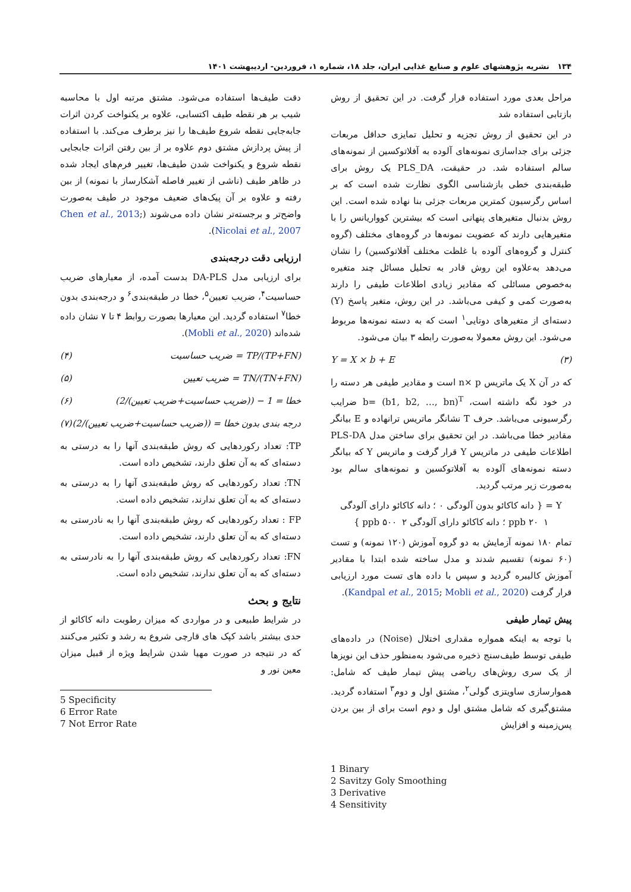۱۳۴ نشریه پژوهشهای علوم و صنایع غذایی ایران، جلد ۱۸، شماره ۱، فروردین- اردیبهشت ۱۴۰۱
مراحل بعدی مورد استفاده قرار گرفت. در این تحقیق از روش بازتابی استفاده شد
در این تحقیق از روش تجزیه و تحلیل تمایزی حداقل مربعات جزئی برای جداسازی نمونه‌های آلوده به آفلاتوکسین از نمونه‌های سالم استفاده شد. در حقیقت، PLS_DA یک روش برای طبقه‌بندی خطی بازشناسی الگوی نظارت شده است که بر اساس رگرسیون کمترین مربعات جزئی بنا نهاده شده است. این روش بدنبال متغیرهای پنهانی است که بیشترین کوواریانس را با متغیرهایی دارند که عضویت نمونه‌ها در گروه‌های مختلف (گروه کنترل و گروه‌های آلوده با غلظت مختلف آفلاتوکسین) را نشان می‌دهد به‌علاوه این روش قادر به تحلیل مسائل چند متغیره به‌خصوص مسائلی که مقادیر زیادی اطلاعات طیفی را دارند به‌صورت کمی و کیفی می‌باشد. در این روش، متغیر پاسخ (Y) دسته‌ای از متغیرهای دوتایی<sup>۱</sup> است که به دسته نمونه‌ها مربوط می‌شود. این روش معمولا به‌صورت رابطه ۳ بیان می‌شود.
Y = X × b + E (۳)
که در آن X یک ماتریس n× p است و مقادیر طیفی هر دسته را در خود نگه داشته است، b= (b1, b2, …, bn)<sup>T</sup> ضرایب رگرسیونی می‌باشد. حرف T نشانگر ماتریس ترانهاده و E بیانگر مقادیر خطا می‌باشد. در این تحقیق برای ساختن مدل PLS-DA اطلاعات طیفی در ماتریس Y قرار گرفت و ماتریس Y که بیانگر دسته نمونه‌های آلوده به آفلاتوکسین و نمونه‌های سالم بود به‌صورت زیر مرتب گردید.
Y = { دانه کاکائو بدون آلودگی ۰ ؛ دانه کاکائو دارای آلودگی ppb ۲۰ ۱ ؛ دانه کاکائو دارای آلودگی ppb ۵۰۰ ۲ }
تمام ۱۸۰ نمونه آزمایش به دو گروه آموزش (۱۲۰ نمونه) و تست (۶۰ نمونه) تقسیم شدند و مدل ساخته شده ابتدا با مقادیر آموزش کالیبره گردید و سپس با داده های تست مورد ارزیابی قرار گرفت (Kandpal et al., 2015; Mobli et al., 2020).
پیش تیمار طیفی
با توجه به اینکه همواره مقداری اختلال (Noise) در داده‌های طیفی توسط طیف‌سنج ذخیره می‌شود به‌منظور حذف این نویزها از یک سری روش‌های ریاضی پیش تیمار طیف که شامل: هموارسازی ساویتزی گولی<sup>۲</sup>، مشتق اول و دوم<sup>۳</sup> استفاده گردید. مشتق‌گیری که شامل مشتق اول و دوم است برای از بین بردن پس‌زمینه و افزایش
1 Binary
2 Savitzy Goly Smoothing
3 Derivative
4 Sensitivity
دقت طیف‌ها استفاده می‌شود. مشتق مرتبه اول با محاسبه شیب بر هر نقطه طیف اکتسابی، علاوه بر یکنواخت کردن اثرات جابه‌جایی نقطه شروع طیف‌ها را نیز برطرف می‌کند. با استفاده از پیش پردازش مشتق دوم علاوه بر از بین رفتن اثرات جابجایی نقطه شروع و یکنواخت شدن طیف‌ها، تغییر فرم‌های ایجاد شده در ظاهر طیف (ناشی از تغییر فاصله آشکارساز با نمونه) از بین رفته و علاوه بر آن پیک‌های ضعیف موجود در طیف به‌صورت واضح‌تر و برجسته‌تر نشان داده می‌شوند (Chen et al., 2013; Nicolai et al., 2007).
ارزیابی دقت درجه‌بندی
برای ارزیابی مدل DA-PLS بدست آمده، از معیارهای ضریب حساسیت<sup>۴</sup>، ضریب تعیین<sup>۵</sup>، خطا در طبقه‌بندی<sup>۶</sup> و درجه‌بندی بدون خطا<sup>۷</sup> استفاده گردید. این معیارها بصورت روابط ۴ تا ۷ نشان داده شده‌اند (Mobli et al., 2020).
(۴) ضریب حساسیت = TP/(TP+FN)
(۵) ضریب تعیین = TN/(TN+FN)
(۶) خطا = 1 − ((ضریب حساسیت+ضریب تعیین)/2)
(۷) درجه بندی بدون خطا = ((ضریب حساسیت+ضریب تعیین)/2)
TP: تعداد رکوردهایی که روش طبقه‌بندی آنها را به درستی به دسته‌ای که به آن تعلق دارند، تشخیص داده است.
TN: تعداد رکوردهایی که روش طبقه‌بندی آنها را به درستی به دسته‌ای که به آن تعلق ندارند، تشخیص داده است.
FP : تعداد رکوردهایی که روش طبقه‌بندی آنها را به نادرستی به دسته‌ای که به آن تعلق دارند، تشخیص داده است.
FN: تعداد رکوردهایی که روش طبقه‌بندی آنها را به نادرستی به دسته‌ای که به آن تعلق ندارند، تشخیص داده است.
نتایج و بحث
در شرایط طبیعی و در مواردی که میزان رطوبت دانه کاکائو از حدی بیشتر باشد کپک های قارچی شروع به رشد و تکثیر می‌کنند که در نتیجه در صورت مهیا شدن شرایط ویژه از قبیل میزان معین نور و
5 Specificity
6 Error Rate
7 Not Error Rate